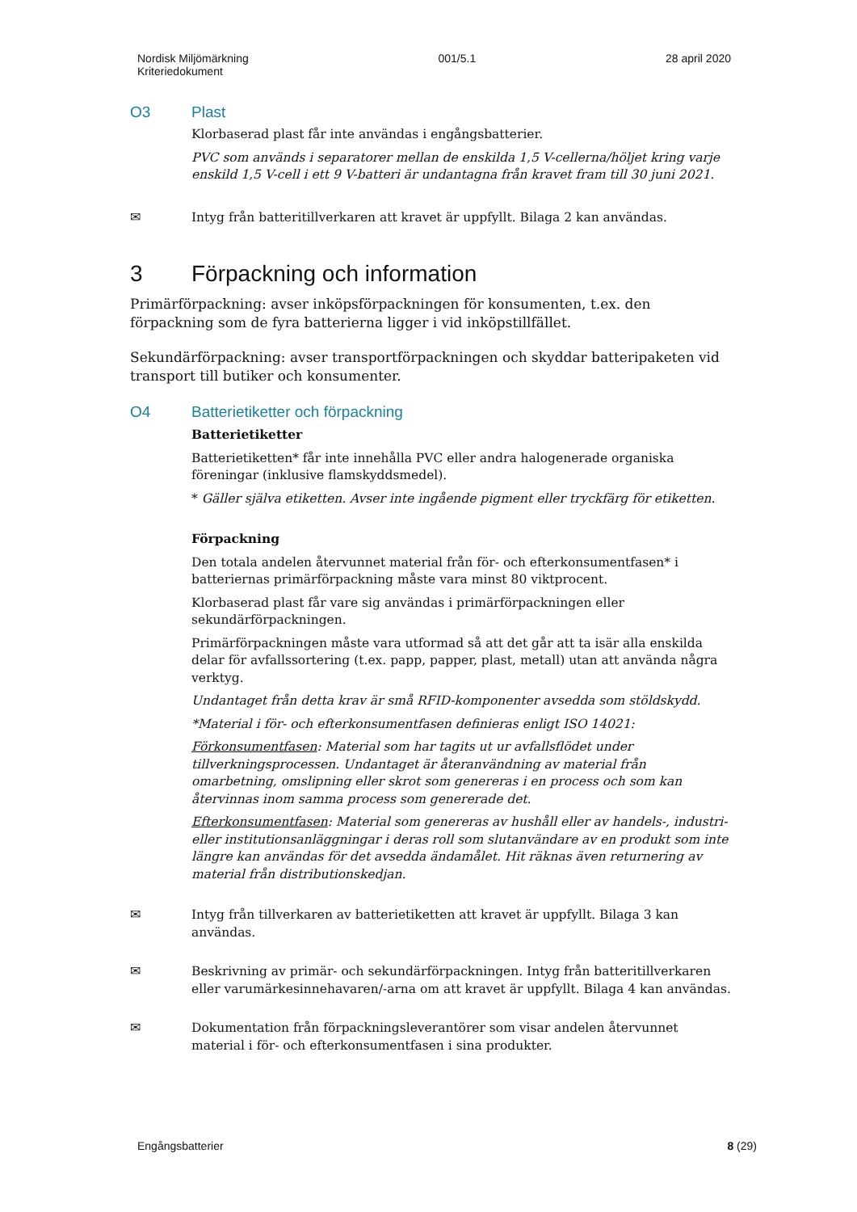Nordisk Miljömärkning
Kriteriedokument
001/5.1 28 april 2020
O3 Plast
Klorbaserad plast får inte användas i engångsbatterier.
PVC som används i separatorer mellan de enskilda 1,5 V-cellerna/höljet kring varje enskild 1,5 V-cell i ett 9 V-batteri är undantagna från kravet fram till 30 juni 2021.
✉
Intyg från batteritillverkaren att kravet är uppfyllt. Bilaga 2 kan användas.
3 Förpackning och information
Primärförpackning: avser inköpsförpackningen för konsumenten, t.ex. den förpackning som de fyra batterierna ligger i vid inköpstillfället.
Sekundärförpackning: avser transportförpackningen och skyddar batteripaketen vid transport till butiker och konsumenter.
O4 Batterietiketter och förpackning
Batterietiketter
Batterietiketten* får inte innehålla PVC eller andra halogenerade organiska föreningar (inklusive flamskyddsmedel).
* Gäller själva etiketten. Avser inte ingående pigment eller tryckfärg för etiketten.
Förpackning
Den totala andelen återvunnet material från för- och efterkonsumentfasen* i batteriernas primärförpackning måste vara minst 80 viktprocent.
Klorbaserad plast får vare sig användas i primärförpackningen eller sekundärförpackningen.
Primärförpackningen måste vara utformad så att det går att ta isär alla enskilda delar för avfallssortering (t.ex. papp, papper, plast, metall) utan att använda några verktyg.
Undantaget från detta krav är små RFID-komponenter avsedda som stöldskydd.
*Material i för- och efterkonsumentfasen definieras enligt ISO 14021:
Förkonsumentfasen: Material som har tagits ut ur avfallsflödet under tillverkningsprocessen. Undantaget är återanvändning av material från omarbetning, omslipning eller skrot som genereras i en process och som kan återvinnas inom samma process som genererade det.
Efterkonsumentfasen: Material som genereras av hushåll eller av handels-, industri- eller institutionsanläggningar i deras roll som slutanvändare av en produkt som inte längre kan användas för det avsedda ändamålet. Hit räknas även returnering av material från distributionskedjan.
✉
Intyg från tillverkaren av batterietiketten att kravet är uppfyllt. Bilaga 3 kan användas.
✉
Beskrivning av primär- och sekundärförpackningen. Intyg från batteritillverkaren eller varumärkesinnehavaren/-arna om att kravet är uppfyllt. Bilaga 4 kan användas.
✉
Dokumentation från förpackningsleverantörer som visar andelen återvunnet material i för- och efterkonsumentfasen i sina produkter.
Engångsbatterier 8 (29)